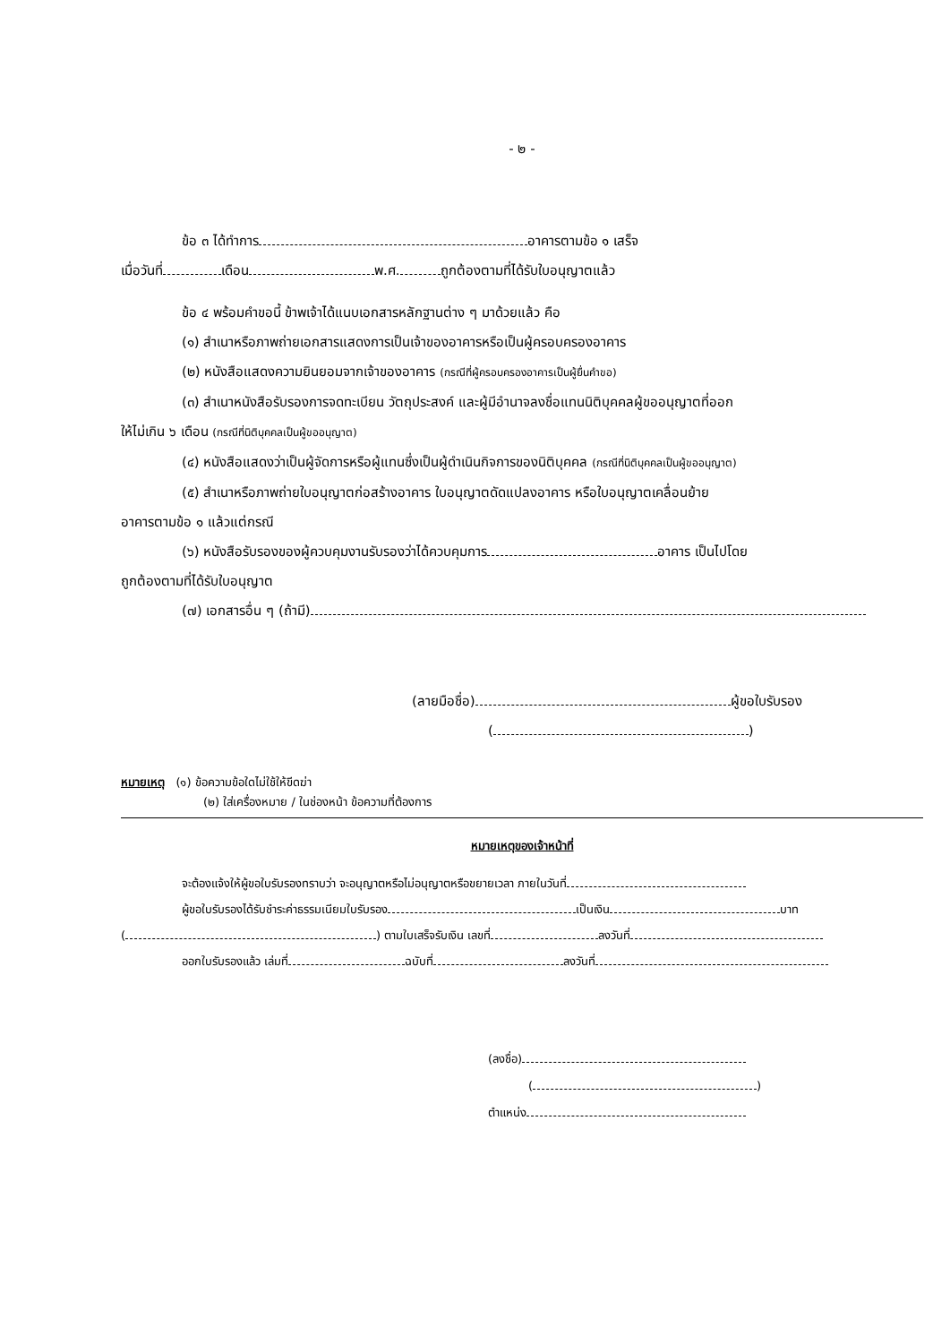- ๒ -
ข้อ ๓ ได้ทำการ อาคารตามข้อ ๑ เสร็จ
เมื่อวันที่ เดือน พ.ศ. ถูกต้องตามที่ได้รับใบอนุญาตแล้ว
ข้อ ๔ พร้อมคำขอนี้ ข้าพเจ้าได้แนบเอกสารหลักฐานต่าง ๆ มาด้วยแล้ว คือ
(๑) สำเนาหรือภาพถ่ายเอกสารแสดงการเป็นเจ้าของอาคารหรือเป็นผู้ครอบครองอาคาร
(๒) หนังสือแสดงความยินยอมจากเจ้าของอาคาร (กรณีที่ผู้ครอบครองอาคารเป็นผู้ยื่นคำขอ)
(๓) สำเนาหนังสือรับรองการจดทะเบียน วัตถุประสงค์ และผู้มีอำนาจลงชื่อแทนนิติบุคคลผู้ขออนุญาตที่ออก
ให้ไม่เกิน ๖ เดือน (กรณีที่นิติบุคคลเป็นผู้ขออนุญาต)
(๔) หนังสือแสดงว่าเป็นผู้จัดการหรือผู้แทนซึ่งเป็นผู้ดำเนินกิจการของนิติบุคคล (กรณีที่นิติบุคคลเป็นผู้ขออนุญาต)
(๕) สำเนาหรือภาพถ่ายใบอนุญาตก่อสร้างอาคาร ใบอนุญาตดัดแปลงอาคาร หรือใบอนุญาตเคลื่อนย้าย
อาคารตามข้อ ๑ แล้วแต่กรณี
(๖) หนังสือรับรองของผู้ควบคุมงานรับรองว่าได้ควบคุมการ อาคาร เป็นไปโดย
ถูกต้องตามที่ได้รับใบอนุญาต
(๗) เอกสารอื่น ๆ (ถ้ามี)
(ลายมือชื่อ) ผู้ขอใบรับรอง
( )
หมายเหตุ (๑) ข้อความข้อใดไม่ใช้ให้ขีดฆ่า
(๒) ใส่เครื่องหมาย / ในช่องหน้า ข้อความที่ต้องการ
หมายเหตุของเจ้าหน้าที่
จะต้องแจ้งให้ผู้ขอใบรับรองทราบว่า จะอนุญาตหรือไม่อนุญาตหรือขยายเวลา ภายในวันที่
ผู้ขอใบรับรองได้รับชำระค่าธรรมเนียมใบรับรอง เป็นเงิน บาท
( ) ตามใบเสร็จรับเงิน เลขที่ ลงวันที่
ออกใบรับรองแล้ว เล่มที่ ฉบับที่ ลงวันที่
(ลงชื่อ)
( )
ตำแหน่ง